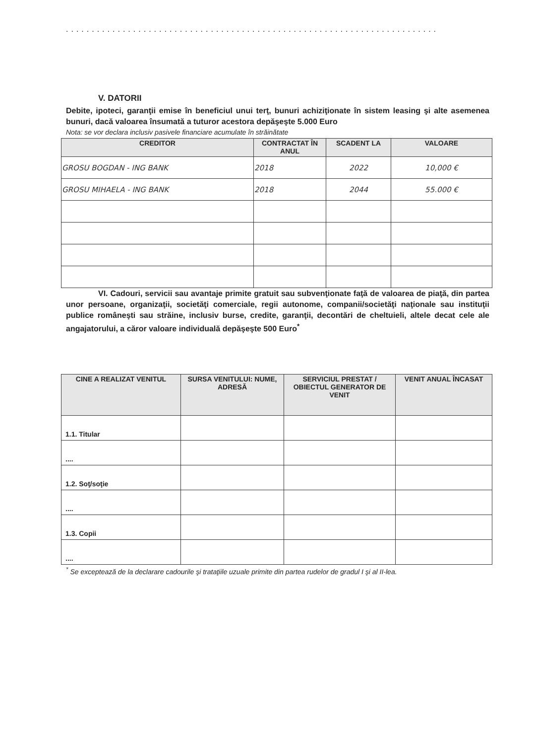........................................................................
V. DATORII
Debite, ipoteci, garanţii emise în beneficiul unui terţ, bunuri achiziţionate în sistem leasing şi alte asemenea bunuri, dacă valoarea însumată a tuturor acestora depăşeşte 5.000 Euro
Nota: se vor declara inclusiv pasivele financiare acumulate în străinătate
| CREDITOR | CONTRACTAT ÎN ANUL | SCADENT LA | VALOARE |
| --- | --- | --- | --- |
| GROSU BOGDAN - ING BANK | 2018 | 2022 | 10,000 € |
| GROSU MIHAELA - ING BANK | 2018 | 2044 | 55.000 € |
VI. Cadouri, servicii sau avantaje primite gratuit sau subvenţionate faţă de valoarea de piaţă, din partea unor persoane, organizaţii, societăţi comerciale, regii autonome, companii/societăţi naţionale sau instituţii publice româneşti sau străine, inclusiv burse, credite, garanţii, decontări de cheltuieli, altele decat cele ale angajatorului, a căror valoare individuală depăşeşte 500 Euro<sup>*</sup>
| CINE A REALIZAT VENITUL | SURSA VENITULUI: NUME, ADRESĂ | SERVICIUL PRESTAT / OBIECTUL GENERATOR DE VENIT | VENIT ANUAL ÎNCASAT |
| --- | --- | --- | --- |
| 1.1. Titular | | | |
| .... | | | |
| 1.2. Soţ/soţie | | | |
| .... | | | |
| 1.3. Copii | | | |
| .... | | | |
<sup>*</sup> Se exceptează de la declarare cadourile şi trataţiile uzuale primite din partea rudelor de gradul I şi al II-lea.